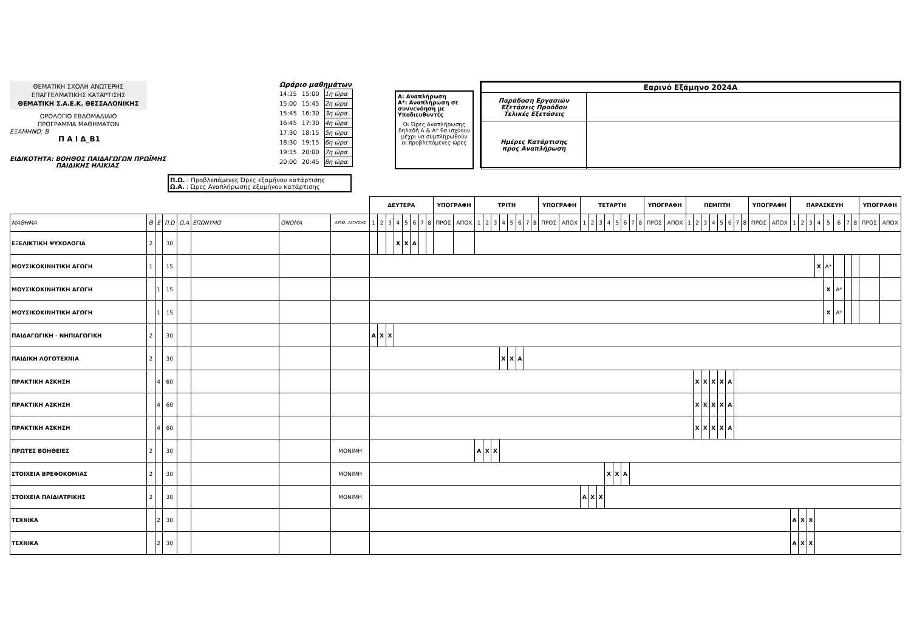ΘΕΜΑΤΙΚΗ ΣΧΟΛΗ ΑΝΩΤΕΡΗΣ
ΕΠΑΓΓΕΛΜΑΤΙΚΗΣ ΚΑΤΑΡΤΙΣΗΣ
ΘΕΜΑΤΙΚΗ Σ.Α.Ε.Κ. ΘΕΣΣΑΛΟΝΙΚΗΣ
ΩΡΟΛΟΓΙΟ ΕΒΔΟΜΑΔΙΑΙΟ
ΠΡΟΓΡΑΜΜΑ ΜΑΘΗΜΑΤΩΝ
ΕΞΑΜΗΝΟ: Β
Π Α Ι Δ_Β1
ΕΙΔΙΚΟΤΗΤΑ: ΒΟΗΘΟΣ ΠΑΙΔΑΓΩΓΩΝ ΠΡΩΪΜΗΣ
ΠΑΙΔΙΚΗΣ ΗΛΙΚΙΑΣ
Ωράριο μαθημάτων
| 14:15 | 15:00 | 1η ώρα |
| 15:00 | 15:45 | 2η ώρα |
| 15:45 | 16:30 | 3η ώρα |
| 16:45 | 17:30 | 4η ώρα |
| 17:30 | 18:15 | 5η ώρα |
| 18:30 | 19:15 | 6η ώρα |
| 19:15 | 20:00 | 7η ώρα |
| 20:00 | 20:45 | 8η ώρα |
Α: Αναπλήρωση
Α*: Αναπλήρωση σε συννενόηση με Υποδιευθυντές
Οι Ώρες Αναπλήρωσης δηλαδή Α & Α* θα ισχύουν μέχρι να συμπληρωθούν οι προβλεπόμενες ώρες
| Εαρινό Εξάμηνο 2024Α | |
| Παράδοση Εργασιών Εξετάσεις Προόδου Τελικές Εξετάσεις | |
| Ημέρες Κατάρτισης προς Αναπλήρωση | |
Π.Ω. : Προβλεπόμενες Ώρες εξαμήνου κατάρτισης
Ω.Α. : Ώρες Αναπλήρωσης εξαμήνου κατάρτισης
| | | | | | | | | ΔΕΥΤΕΡΑ | | | | | | | | ΥΠΟΓΡΑΦΗ | | ΤΡΙΤΗ | | | | | | | | ΥΠΟΓΡΑΦΗ | | ΤΕΤΑΡΤΗ | | | | | | | | ΥΠΟΓΡΑΦΗ | | ΠΕΜΠΤΗ | | | | | | | | ΥΠΟΓΡΑΦΗ | | ΠΑΡΑΣΚΕΥΗ | | | | | | | | ΥΠΟΓΡΑΦΗ | |
| --- | --- | --- | --- | --- | --- | --- | --- | --- | --- | --- | --- | --- | --- | --- | --- | --- | --- | --- | --- | --- | --- | --- | --- | --- | --- | --- | --- | --- | --- | --- | --- | --- | --- | --- | --- | --- | --- | --- | --- | --- | --- | --- | --- | --- | --- | --- | --- | --- | --- | --- | --- | --- | --- | --- | --- | --- | --- |
| ΜΑΘΗΜΑ | Θ | Ε | Π.Ω | Ω.Α | ΕΠΩΝΥΜΟ | ΟΝΟΜΑ | ΑΡΙΘ. ΑΙΤΗΣΗΣ | 1 | 2 | 3 | 4 | 5 | 6 | 7 | 8 | ΠΡΟΣ | ΑΠΟΧ | 1 | 2 | 3 | 4 | 5 | 6 | 7 | 8 | ΠΡΟΣ | ΑΠΟΧ | 1 | 2 | 3 | 4 | 5 | 6 | 7 | 8 | ΠΡΟΣ | ΑΠΟΧ | 1 | 2 | 3 | 4 | 5 | 6 | 7 | 8 | ΠΡΟΣ | ΑΠΟΧ | 1 | 2 | 3 | 4 | 5 | 6 | 7 | 8 | ΠΡΟΣ | ΑΠΟΧ |
| ΕΞΕΛΙΚΤΙΚΗ ΨΥΧΟΛΟΓΙΑ | 2 | | 30 | | | | | | | | X | X | A | | | | | | | | | | | | | | | | | | | | | | | | | | | | | | | | | | | | | | | | | | | | |
| ΜΟΥΣΙΚΟΚΙΝΗΤΙΚΗ ΑΓΩΓΗ | 1 | | 15 | | | | | | | | | | | | | | | | | | | | | | | | | | | | | | | | | | | | | | | | | | | | | | | | X | A* | | | | | |
| ΜΟΥΣΙΚΟΚΙΝΗΤΙΚΗ ΑΓΩΓΗ | | 1 | 15 | | | | | | | | | | | | | | | | | | | | | | | | | | | | | | | | | | | | | | | | | | | | | | | | | X | A* | | | | |
| ΜΟΥΣΙΚΟΚΙΝΗΤΙΚΗ ΑΓΩΓΗ | | 1 | 15 | | | | | | | | | | | | | | | | | | | | | | | | | | | | | | | | | | | | | | | | | | | | | | | | | X | A* | | | | |
| ΠΑΙΔΑΓΩΓΙΚΗ - ΝΗΠΙΑΓΩΓΙΚΗ | 2 | | 30 | | | | | A | X | X | | | | | | | | | | | | | | | | | | | | | | | | | | | | | | | | | | | | | | | | | | | | | | | |
| ΠΑΙΔΙΚΗ ΛΟΓΟΤΕΧΝΙΑ | 2 | | 30 | | | | | | | | | | | | | | | | | | X | X | A | | | | | | | | | | | | | | | | | | | | | | | | | | | | | | | | | | |
| ΠΡΑΚΤΙΚΗ ΑΣΚΗΣΗ | | 4 | 60 | | | | | | | | | | | | | | | | | | | | | | | | | | | | | | | | | | | | X | X | X | X | A | | | | | | | | | | | | | | |
| ΠΡΑΚΤΙΚΗ ΑΣΚΗΣΗ | | 4 | 60 | | | | | | | | | | | | | | | | | | | | | | | | | | | | | | | | | | | | X | X | X | X | A | | | | | | | | | | | | | | |
| ΠΡΑΚΤΙΚΗ ΑΣΚΗΣΗ | | 4 | 60 | | | | | | | | | | | | | | | | | | | | | | | | | | | | | | | | | | | | X | X | X | X | A | | | | | | | | | | | | | | |
| ΠΡΩΤΕΣ ΒΟΗΘΕΙΕΣ | 2 | | 30 | | | | ΜΟΝΙΜΗ | | | | | | | | | | | A | X | X | | | | | | | | | | | | | | | | | | | | | | | | | | | | | | | | | | | | | |
| ΣΤΟΙΧΕΙΑ ΒΡΕΦΟΚΟΜΙΑΣ | 2 | | 30 | | | | ΜΟΝΙΜΗ | | | | | | | | | | | | | | | | | | | | | | | | X | X | A | | | | | | | | | | | | | | | | | | | | | | | | |
| ΣΤΟΙΧΕΙΑ ΠΑΙΔΙΑΤΡΙΚΗΣ | 2 | | 30 | | | | ΜΟΝΙΜΗ | | | | | | | | | | | | | | | | | | | | | A | X | X | | | | | | | | | | | | | | | | | | | | | | | | | | | |
| ΤΕΧΝΙΚΑ | | 2 | 30 | | | | | | | | | | | | | | | | | | | | | | | | | | | | | | | | | | | | | | | | | | | | | A | X | X | | | | | | | |
| ΤΕΧΝΙΚΑ | | 2 | 30 | | | | | | | | | | | | | | | | | | | | | | | | | | | | | | | | | | | | | | | | | | | | | A | X | X | | | | | | | |